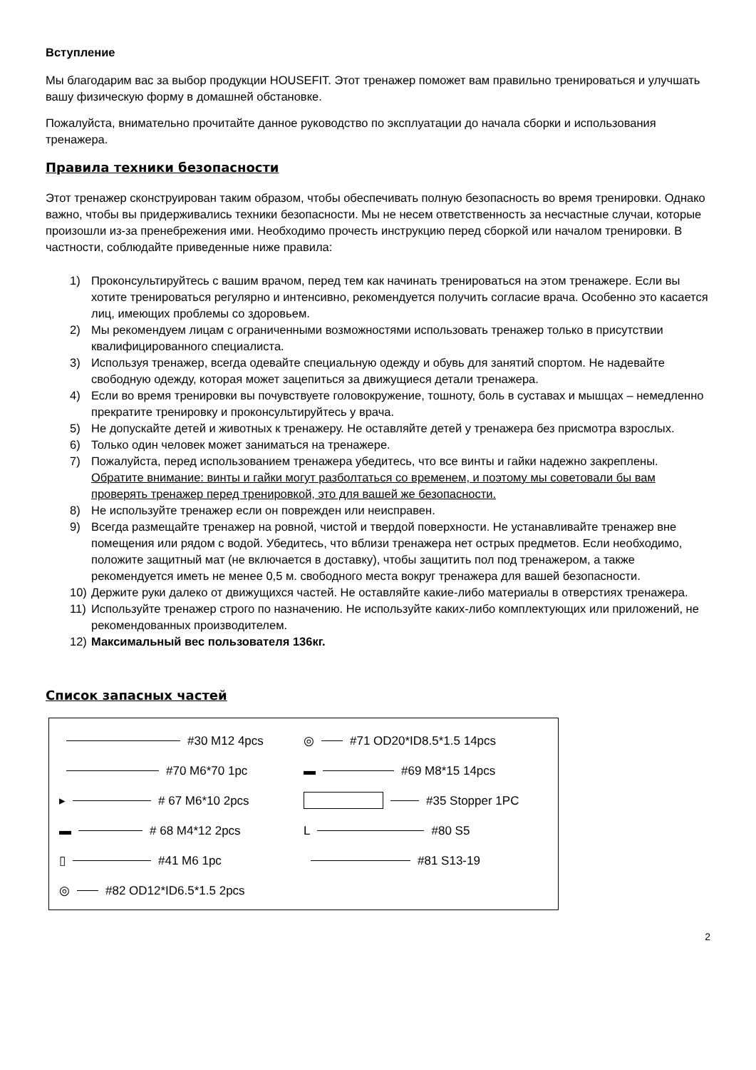Вступление
Мы благодарим вас за выбор продукции HOUSEFIT. Этот тренажер поможет вам правильно тренироваться и улучшать вашу физическую форму в домашней обстановке.
Пожалуйста, внимательно прочитайте данное руководство по эксплуатации до начала сборки и использования тренажера.
Правила техники безопасности
Этот тренажер сконструирован таким образом, чтобы обеспечивать полную безопасность во время тренировки. Однако важно, чтобы вы придерживались техники безопасности. Мы не несем ответственность за несчастные случаи, которые произошли из-за пренебрежения ими. Необходимо прочесть инструкцию перед сборкой или началом тренировки. В частности, соблюдайте приведенные ниже правила:
1) Проконсультируйтесь с вашим врачом, перед тем как начинать тренироваться на этом тренажере. Если вы хотите тренироваться регулярно и интенсивно, рекомендуется получить согласие врача. Особенно это касается лиц, имеющих проблемы со здоровьем.
2) Мы рекомендуем лицам с ограниченными возможностями использовать тренажер только в присутствии квалифицированного специалиста.
3) Используя тренажер, всегда одевайте специальную одежду и обувь для занятий спортом. Не надевайте свободную одежду, которая может зацепиться за движущиеся детали тренажера.
4) Если во время тренировки вы почувствуете головокружение, тошноту, боль в суставах и мышцах – немедленно прекратите тренировку и проконсультируйтесь у врача.
5) Не допускайте детей и животных к тренажеру. Не оставляйте детей у тренажера без присмотра взрослых.
6) Только один человек может заниматься на тренажере.
7) Пожалуйста, перед использованием тренажера убедитесь, что все винты и гайки надежно закреплены.
Обратите внимание: винты и гайки могут разболтаться со временем, и поэтому мы советовали бы вам проверять тренажер перед тренировкой, это для вашей же безопасности.
8) Не используйте тренажер если он поврежден или неисправен.
9) Всегда размещайте тренажер на ровной, чистой и твердой поверхности. Не устанавливайте тренажер вне помещения или рядом с водой. Убедитесь, что вблизи тренажера нет острых предметов. Если необходимо, положите защитный мат (не включается в доставку), чтобы защитить пол под тренажером, а также рекомендуется иметь не менее 0,5 м. свободного места вокруг тренажера для вашей безопасности.
10) Держите руки далеко от движущихся частей. Не оставляйте какие-либо материалы в отверстиях тренажера.
11) Используйте тренажер строго по назначению. Не используйте каких-либо комплектующих или приложений, не рекомендованных производителем.
12) Максимальный вес пользователя 136кг.
Список запасных частей
#30 M12 4pcs
◎ #71 OD20*ID8.5*1.5 14pcs
#70 M6*70 1pc
▬ #69 M8*15 14pcs
▸ # 67 M6*10 2pcs
#35 Stopper 1PC
▬ # 68 M4*12 2pcs
L #80 S5
▯ #41 M6 1pc
#81 S13-19
◎ #82 OD12*ID6.5*1.5 2pcs
2